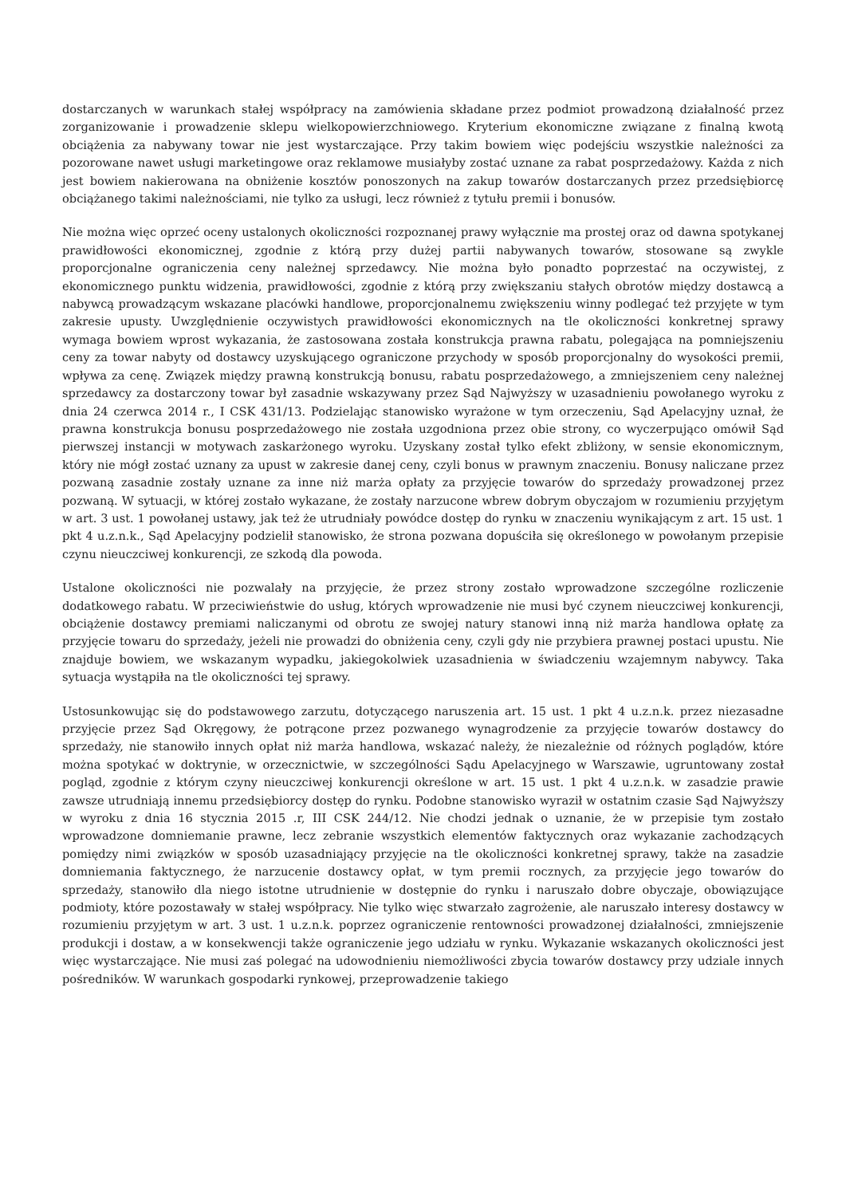dostarczanych w warunkach stałej współpracy na zamówienia składane przez podmiot prowadzoną działalność przez zorganizowanie i prowadzenie sklepu wielkopowierzchniowego. Kryterium ekonomiczne związane z finalną kwotą obciążenia za nabywany towar nie jest wystarczające. Przy takim bowiem więc podejściu wszystkie należności za pozorowane nawet usługi marketingowe oraz reklamowe musiałyby zostać uznane za rabat posprzedażowy. Każda z nich jest bowiem nakierowana na obniżenie kosztów ponoszonych na zakup towarów dostarczanych przez przedsiębiorcę obciążanego takimi należnościami, nie tylko za usługi, lecz również z tytułu premii i bonusów.
Nie można więc oprzeć oceny ustalonych okoliczności rozpoznanej prawy wyłącznie ma prostej oraz od dawna spotykanej prawidłowości ekonomicznej, zgodnie z którą przy dużej partii nabywanych towarów, stosowane są zwykle proporcjonalne ograniczenia ceny należnej sprzedawcy. Nie można było ponadto poprzestać na oczywistej, z ekonomicznego punktu widzenia, prawidłowości, zgodnie z którą przy zwiększaniu stałych obrotów między dostawcą a nabywcą prowadzącym wskazane placówki handlowe, proporcjonalnemu zwiększeniu winny podlegać też przyjęte w tym zakresie upusty. Uwzględnienie oczywistych prawidłowości ekonomicznych na tle okoliczności konkretnej sprawy wymaga bowiem wprost wykazania, że zastosowana została konstrukcja prawna rabatu, polegająca na pomniejszeniu ceny za towar nabyty od dostawcy uzyskującego ograniczone przychody w sposób proporcjonalny do wysokości premii, wpływa za cenę. Związek między prawną konstrukcją bonusu, rabatu posprzedażowego, a zmniejszeniem ceny należnej sprzedawcy za dostarczony towar był zasadnie wskazywany przez Sąd Najwyższy w uzasadnieniu powołanego wyroku z dnia 24 czerwca 2014 r., I CSK 431/13. Podzielając stanowisko wyrażone w tym orzeczeniu, Sąd Apelacyjny uznał, że prawna konstrukcja bonusu posprzedażowego nie została uzgodniona przez obie strony, co wyczerpująco omówił Sąd pierwszej instancji w motywach zaskarżonego wyroku. Uzyskany został tylko efekt zbliżony, w sensie ekonomicznym, który nie mógł zostać uznany za upust w zakresie danej ceny, czyli bonus w prawnym znaczeniu. Bonusy naliczane przez pozwaną zasadnie zostały uznane za inne niż marża opłaty za przyjęcie towarów do sprzedaży prowadzonej przez pozwaną. W sytuacji, w której zostało wykazane, że zostały narzucone wbrew dobrym obyczajom w rozumieniu przyjętym w art. 3 ust. 1 powołanej ustawy, jak też że utrudniały powódce dostęp do rynku w znaczeniu wynikającym z art. 15 ust. 1 pkt 4 u.z.n.k., Sąd Apelacyjny podzielił stanowisko, że strona pozwana dopuściła się określonego w powołanym przepisie czynu nieuczciwej konkurencji, ze szkodą dla powoda.
Ustalone okoliczności nie pozwalały na przyjęcie, że przez strony zostało wprowadzone szczególne rozliczenie dodatkowego rabatu. W przeciwieństwie do usług, których wprowadzenie nie musi być czynem nieuczciwej konkurencji, obciążenie dostawcy premiami naliczanymi od obrotu ze swojej natury stanowi inną niż marża handlowa opłatę za przyjęcie towaru do sprzedaży, jeżeli nie prowadzi do obniżenia ceny, czyli gdy nie przybiera prawnej postaci upustu. Nie znajduje bowiem, we wskazanym wypadku, jakiegokolwiek uzasadnienia w świadczeniu wzajemnym nabywcy. Taka sytuacja wystąpiła na tle okoliczności tej sprawy.
Ustosunkowując się do podstawowego zarzutu, dotyczącego naruszenia art. 15 ust. 1 pkt 4 u.z.n.k. przez niezasadne przyjęcie przez Sąd Okręgowy, że potrącone przez pozwanego wynagrodzenie za przyjęcie towarów dostawcy do sprzedaży, nie stanowiło innych opłat niż marża handlowa, wskazać należy, że niezależnie od różnych poglądów, które można spotykać w doktrynie, w orzecznictwie, w szczególności Sądu Apelacyjnego w Warszawie, ugruntowany został pogląd, zgodnie z którym czyny nieuczciwej konkurencji określone w art. 15 ust. 1 pkt 4 u.z.n.k. w zasadzie prawie zawsze utrudniają innemu przedsiębiorcy dostęp do rynku. Podobne stanowisko wyraził w ostatnim czasie Sąd Najwyższy w wyroku z dnia 16 stycznia 2015 .r, III CSK 244/12. Nie chodzi jednak o uznanie, że w przepisie tym zostało wprowadzone domniemanie prawne, lecz zebranie wszystkich elementów faktycznych oraz wykazanie zachodzących pomiędzy nimi związków w sposób uzasadniający przyjęcie na tle okoliczności konkretnej sprawy, także na zasadzie domniemania faktycznego, że narzucenie dostawcy opłat, w tym premii rocznych, za przyjęcie jego towarów do sprzedaży, stanowiło dla niego istotne utrudnienie w dostępnie do rynku i naruszało dobre obyczaje, obowiązujące podmioty, które pozostawały w stałej współpracy. Nie tylko więc stwarzało zagrożenie, ale naruszało interesy dostawcy w rozumieniu przyjętym w art. 3 ust. 1 u.z.n.k. poprzez ograniczenie rentowności prowadzonej działalności, zmniejszenie produkcji i dostaw, a w konsekwencji także ograniczenie jego udziału w rynku. Wykazanie wskazanych okoliczności jest więc wystarczające. Nie musi zaś polegać na udowodnieniu niemożliwości zbycia towarów dostawcy przy udziale innych pośredników. W warunkach gospodarki rynkowej, przeprowadzenie takiego